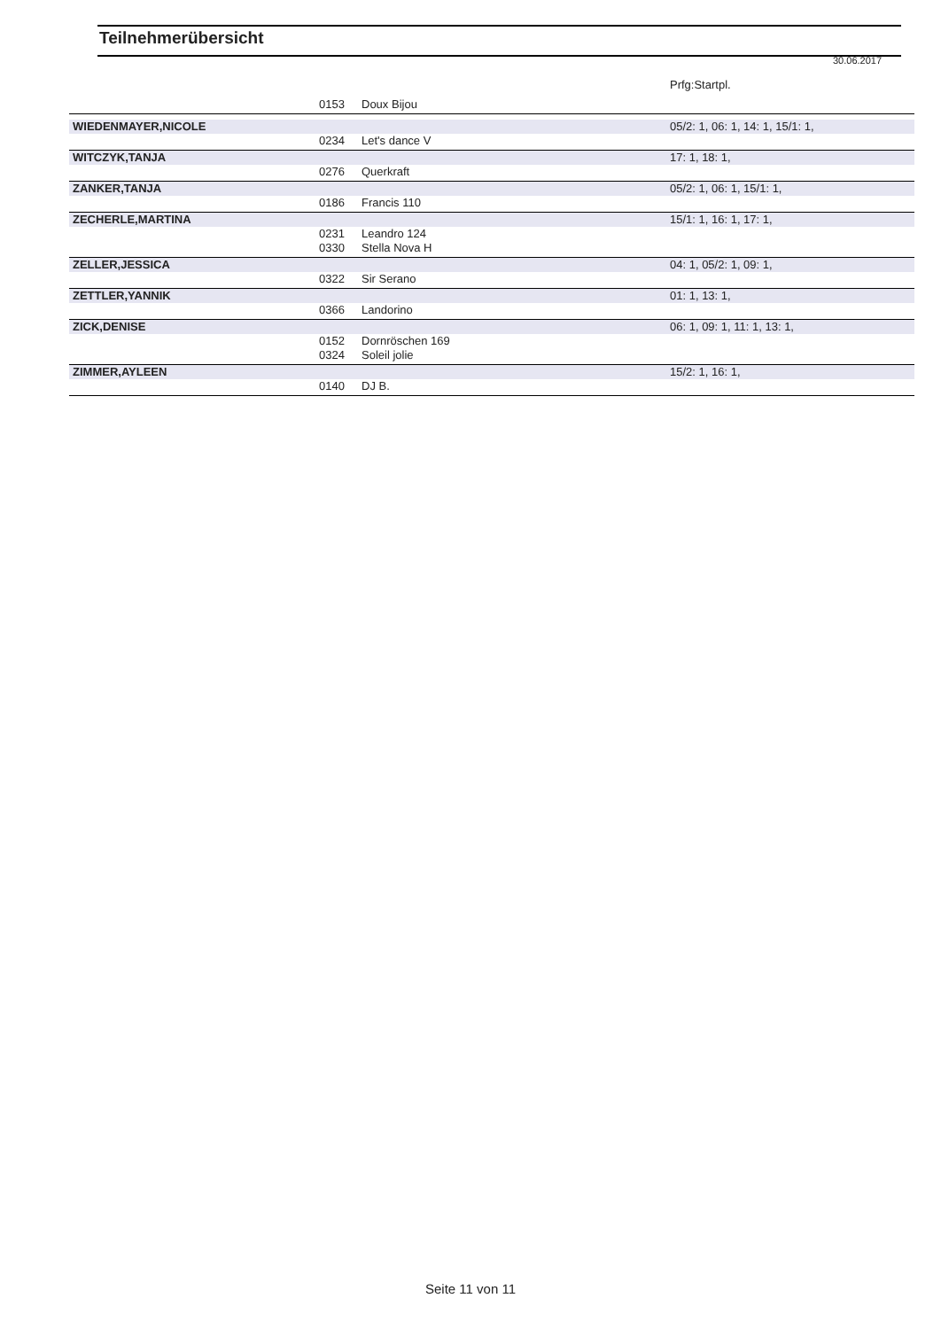Teilnehmerübersicht
30.06.2017
| | | | Prfg:Startpl. |
| | 0153 | Doux Bijou | |
| WIEDENMAYER,NICOLE | | | 05/2: 1, 06: 1, 14: 1, 15/1: 1, |
| | 0234 | Let's dance V | |
| WITCZYK,TANJA | | | 17: 1, 18: 1, |
| | 0276 | Querkraft | |
| ZANKER,TANJA | | | 05/2: 1, 06: 1, 15/1: 1, |
| | 0186 | Francis 110 | |
| ZECHERLE,MARTINA | | | 15/1: 1, 16: 1, 17: 1, |
| | 0231 | Leandro 124 | |
| | 0330 | Stella Nova H | |
| ZELLER,JESSICA | | | 04: 1, 05/2: 1, 09: 1, |
| | 0322 | Sir Serano | |
| ZETTLER,YANNIK | | | 01: 1, 13: 1, |
| | 0366 | Landorino | |
| ZICK,DENISE | | | 06: 1, 09: 1, 11: 1, 13: 1, |
| | 0152 | Dornröschen 169 | |
| | 0324 | Soleil jolie | |
| ZIMMER,AYLEEN | | | 15/2: 1, 16: 1, |
| | 0140 | DJ B. | |
Seite 11 von 11